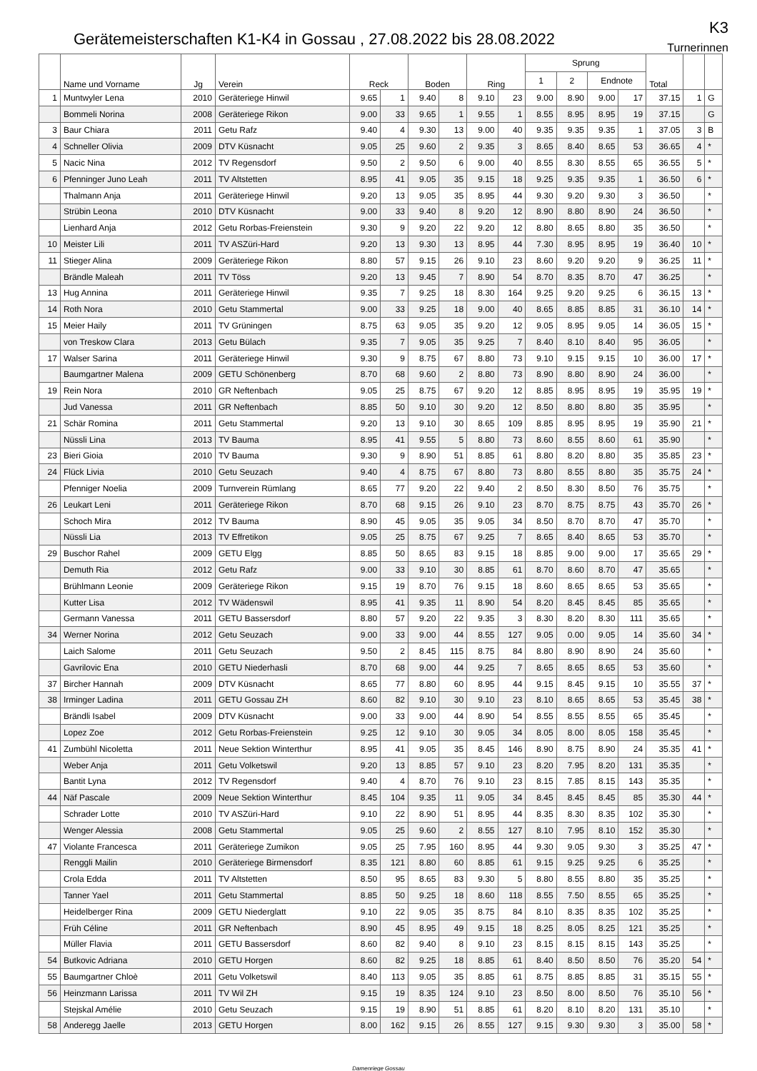Gerätemeisterschaften K1-K4 in Gossau , 27.08.2022 bis 28.08.2022
K3
Turnerinnen
| | Name und Vorname | Jg | Verein | Reck | | Boden | | Ring | | Sprung | | | | Total | | |
| --- | --- | --- | --- | --- | --- | --- | --- | --- | --- | --- | --- | --- | --- | --- | --- | --- |
| | | | | | | | | | | 1 | 2 | Endnote | | | | |
| 1 | Muntwyler Lena | 2010 | Geräteriege Hinwil | 9.65 | 1 | 9.40 | 8 | 9.10 | 23 | 9.00 | 8.90 | 9.00 | 17 | 37.15 | 1 | G |
| | Bommeli Norina | 2008 | Geräteriege Rikon | 9.00 | 33 | 9.65 | 1 | 9.55 | 1 | 8.55 | 8.95 | 8.95 | 19 | 37.15 | | G |
| 3 | Baur Chiara | 2011 | Getu Rafz | 9.40 | 4 | 9.30 | 13 | 9.00 | 40 | 9.35 | 9.35 | 9.35 | 1 | 37.05 | 3 | B |
| 4 | Schneller Olivia | 2009 | DTV Küsnacht | 9.05 | 25 | 9.60 | 2 | 9.35 | 3 | 8.65 | 8.40 | 8.65 | 53 | 36.65 | 4 | * |
| 5 | Nacic Nina | 2012 | TV Regensdorf | 9.50 | 2 | 9.50 | 6 | 9.00 | 40 | 8.55 | 8.30 | 8.55 | 65 | 36.55 | 5 | * |
| 6 | Pfenninger Juno Leah | 2011 | TV Altstetten | 8.95 | 41 | 9.05 | 35 | 9.15 | 18 | 9.25 | 9.35 | 9.35 | 1 | 36.50 | 6 | * |
| | Thalmann Anja | 2011 | Geräteriege Hinwil | 9.20 | 13 | 9.05 | 35 | 8.95 | 44 | 9.30 | 9.20 | 9.30 | 3 | 36.50 | | * |
| | Strübin Leona | 2010 | DTV Küsnacht | 9.00 | 33 | 9.40 | 8 | 9.20 | 12 | 8.90 | 8.80 | 8.90 | 24 | 36.50 | | * |
| | Lienhard Anja | 2012 | Getu Rorbas-Freienstein | 9.30 | 9 | 9.20 | 22 | 9.20 | 12 | 8.80 | 8.65 | 8.80 | 35 | 36.50 | | * |
| 10 | Meister Lili | 2011 | TV ASZüri-Hard | 9.20 | 13 | 9.30 | 13 | 8.95 | 44 | 7.30 | 8.95 | 8.95 | 19 | 36.40 | 10 | * |
| 11 | Stieger Alina | 2009 | Geräteriege Rikon | 8.80 | 57 | 9.15 | 26 | 9.10 | 23 | 8.60 | 9.20 | 9.20 | 9 | 36.25 | 11 | * |
| | Brändle Maleah | 2011 | TV Töss | 9.20 | 13 | 9.45 | 7 | 8.90 | 54 | 8.70 | 8.35 | 8.70 | 47 | 36.25 | | * |
| 13 | Hug Annina | 2011 | Geräteriege Hinwil | 9.35 | 7 | 9.25 | 18 | 8.30 | 164 | 9.25 | 9.20 | 9.25 | 6 | 36.15 | 13 | * |
| 14 | Roth Nora | 2010 | Getu Stammertal | 9.00 | 33 | 9.25 | 18 | 9.00 | 40 | 8.65 | 8.85 | 8.85 | 31 | 36.10 | 14 | * |
| 15 | Meier Haily | 2011 | TV Grüningen | 8.75 | 63 | 9.05 | 35 | 9.20 | 12 | 9.05 | 8.95 | 9.05 | 14 | 36.05 | 15 | * |
| | von Treskow Clara | 2013 | Getu Bülach | 9.35 | 7 | 9.05 | 35 | 9.25 | 7 | 8.40 | 8.10 | 8.40 | 95 | 36.05 | | * |
| 17 | Walser Sarina | 2011 | Geräteriege Hinwil | 9.30 | 9 | 8.75 | 67 | 8.80 | 73 | 9.10 | 9.15 | 9.15 | 10 | 36.00 | 17 | * |
| | Baumgartner Malena | 2009 | GETU Schönenberg | 8.70 | 68 | 9.60 | 2 | 8.80 | 73 | 8.90 | 8.80 | 8.90 | 24 | 36.00 | | * |
| 19 | Rein Nora | 2010 | GR Neftenbach | 9.05 | 25 | 8.75 | 67 | 9.20 | 12 | 8.85 | 8.95 | 8.95 | 19 | 35.95 | 19 | * |
| | Jud Vanessa | 2011 | GR Neftenbach | 8.85 | 50 | 9.10 | 30 | 9.20 | 12 | 8.50 | 8.80 | 8.80 | 35 | 35.95 | | * |
| 21 | Schär Romina | 2011 | Getu Stammertal | 9.20 | 13 | 9.10 | 30 | 8.65 | 109 | 8.85 | 8.95 | 8.95 | 19 | 35.90 | 21 | * |
| | Nüssli Lina | 2013 | TV Bauma | 8.95 | 41 | 9.55 | 5 | 8.80 | 73 | 8.60 | 8.55 | 8.60 | 61 | 35.90 | | * |
| 23 | Bieri Gioia | 2010 | TV Bauma | 9.30 | 9 | 8.90 | 51 | 8.85 | 61 | 8.80 | 8.20 | 8.80 | 35 | 35.85 | 23 | * |
| 24 | Flück Livia | 2010 | Getu Seuzach | 9.40 | 4 | 8.75 | 67 | 8.80 | 73 | 8.80 | 8.55 | 8.80 | 35 | 35.75 | 24 | * |
| | Pfenniger Noelia | 2009 | Turnverein Rümlang | 8.65 | 77 | 9.20 | 22 | 9.40 | 2 | 8.50 | 8.30 | 8.50 | 76 | 35.75 | | * |
| 26 | Leukart Leni | 2011 | Geräteriege Rikon | 8.70 | 68 | 9.15 | 26 | 9.10 | 23 | 8.70 | 8.75 | 8.75 | 43 | 35.70 | 26 | * |
| | Schoch Mira | 2012 | TV Bauma | 8.90 | 45 | 9.05 | 35 | 9.05 | 34 | 8.50 | 8.70 | 8.70 | 47 | 35.70 | | * |
| | Nüssli Lia | 2013 | TV Effretikon | 9.05 | 25 | 8.75 | 67 | 9.25 | 7 | 8.65 | 8.40 | 8.65 | 53 | 35.70 | | * |
| 29 | Buschor Rahel | 2009 | GETU Elgg | 8.85 | 50 | 8.65 | 83 | 9.15 | 18 | 8.85 | 9.00 | 9.00 | 17 | 35.65 | 29 | * |
| | Demuth Ria | 2012 | Getu Rafz | 9.00 | 33 | 9.10 | 30 | 8.85 | 61 | 8.70 | 8.60 | 8.70 | 47 | 35.65 | | * |
| | Brühlmann Leonie | 2009 | Geräteriege Rikon | 9.15 | 19 | 8.70 | 76 | 9.15 | 18 | 8.60 | 8.65 | 8.65 | 53 | 35.65 | | * |
| | Kutter Lisa | 2012 | TV Wädenswil | 8.95 | 41 | 9.35 | 11 | 8.90 | 54 | 8.20 | 8.45 | 8.45 | 85 | 35.65 | | * |
| | Germann Vanessa | 2011 | GETU Bassersdorf | 8.80 | 57 | 9.20 | 22 | 9.35 | 3 | 8.30 | 8.20 | 8.30 | 111 | 35.65 | | * |
| 34 | Werner Norina | 2012 | Getu Seuzach | 9.00 | 33 | 9.00 | 44 | 8.55 | 127 | 9.05 | 0.00 | 9.05 | 14 | 35.60 | 34 | * |
| | Laich Salome | 2011 | Getu Seuzach | 9.50 | 2 | 8.45 | 115 | 8.75 | 84 | 8.80 | 8.90 | 8.90 | 24 | 35.60 | | * |
| | Gavrilovic Ena | 2010 | GETU Niederhasli | 8.70 | 68 | 9.00 | 44 | 9.25 | 7 | 8.65 | 8.65 | 8.65 | 53 | 35.60 | | * |
| 37 | Bircher Hannah | 2009 | DTV Küsnacht | 8.65 | 77 | 8.80 | 60 | 8.95 | 44 | 9.15 | 8.45 | 9.15 | 10 | 35.55 | 37 | * |
| 38 | Irminger Ladina | 2011 | GETU Gossau ZH | 8.60 | 82 | 9.10 | 30 | 9.10 | 23 | 8.10 | 8.65 | 8.65 | 53 | 35.45 | 38 | * |
| | Brändli Isabel | 2009 | DTV Küsnacht | 9.00 | 33 | 9.00 | 44 | 8.90 | 54 | 8.55 | 8.55 | 8.55 | 65 | 35.45 | | * |
| | Lopez Zoe | 2012 | Getu Rorbas-Freienstein | 9.25 | 12 | 9.10 | 30 | 9.05 | 34 | 8.05 | 8.00 | 8.05 | 158 | 35.45 | | * |
| 41 | Zumbühl Nicoletta | 2011 | Neue Sektion Winterthur | 8.95 | 41 | 9.05 | 35 | 8.45 | 146 | 8.90 | 8.75 | 8.90 | 24 | 35.35 | 41 | * |
| | Weber Anja | 2011 | Getu Volketswil | 9.20 | 13 | 8.85 | 57 | 9.10 | 23 | 8.20 | 7.95 | 8.20 | 131 | 35.35 | | * |
| | Bantit Lyna | 2012 | TV Regensdorf | 9.40 | 4 | 8.70 | 76 | 9.10 | 23 | 8.15 | 7.85 | 8.15 | 143 | 35.35 | | * |
| 44 | Näf Pascale | 2009 | Neue Sektion Winterthur | 8.45 | 104 | 9.35 | 11 | 9.05 | 34 | 8.45 | 8.45 | 8.45 | 85 | 35.30 | 44 | * |
| | Schrader Lotte | 2010 | TV ASZüri-Hard | 9.10 | 22 | 8.90 | 51 | 8.95 | 44 | 8.35 | 8.30 | 8.35 | 102 | 35.30 | | * |
| | Wenger Alessia | 2008 | Getu Stammertal | 9.05 | 25 | 9.60 | 2 | 8.55 | 127 | 8.10 | 7.95 | 8.10 | 152 | 35.30 | | * |
| 47 | Violante Francesca | 2011 | Geräteriege Zumikon | 9.05 | 25 | 7.95 | 160 | 8.95 | 44 | 9.30 | 9.05 | 9.30 | 3 | 35.25 | 47 | * |
| | Renggli Mailin | 2010 | Geräteriege Birmensdorf | 8.35 | 121 | 8.80 | 60 | 8.85 | 61 | 9.15 | 9.25 | 9.25 | 6 | 35.25 | | * |
| | Crola Edda | 2011 | TV Altstetten | 8.50 | 95 | 8.65 | 83 | 9.30 | 5 | 8.80 | 8.55 | 8.80 | 35 | 35.25 | | * |
| | Tanner Yael | 2011 | Getu Stammertal | 8.85 | 50 | 9.25 | 18 | 8.60 | 118 | 8.55 | 7.50 | 8.55 | 65 | 35.25 | | * |
| | Heidelberger Rina | 2009 | GETU Niederglatt | 9.10 | 22 | 9.05 | 35 | 8.75 | 84 | 8.10 | 8.35 | 8.35 | 102 | 35.25 | | * |
| | Früh Céline | 2011 | GR Neftenbach | 8.90 | 45 | 8.95 | 49 | 9.15 | 18 | 8.25 | 8.05 | 8.25 | 121 | 35.25 | | * |
| | Müller Flavia | 2011 | GETU Bassersdorf | 8.60 | 82 | 9.40 | 8 | 9.10 | 23 | 8.15 | 8.15 | 8.15 | 143 | 35.25 | | * |
| 54 | Butkovic Adriana | 2010 | GETU Horgen | 8.60 | 82 | 9.25 | 18 | 8.85 | 61 | 8.40 | 8.50 | 8.50 | 76 | 35.20 | 54 | * |
| 55 | Baumgartner Chloè | 2011 | Getu Volketswil | 8.40 | 113 | 9.05 | 35 | 8.85 | 61 | 8.75 | 8.85 | 8.85 | 31 | 35.15 | 55 | * |
| 56 | Heinzmann Larissa | 2011 | TV Wil ZH | 9.15 | 19 | 8.35 | 124 | 9.10 | 23 | 8.50 | 8.00 | 8.50 | 76 | 35.10 | 56 | * |
| | Stejskal Amélie | 2010 | Getu Seuzach | 9.15 | 19 | 8.90 | 51 | 8.85 | 61 | 8.20 | 8.10 | 8.20 | 131 | 35.10 | | * |
| 58 | Anderegg Jaelle | 2013 | GETU Horgen | 8.00 | 162 | 9.15 | 26 | 8.55 | 127 | 9.15 | 9.30 | 9.30 | 3 | 35.00 | 58 | * |
Damenriege Gossau